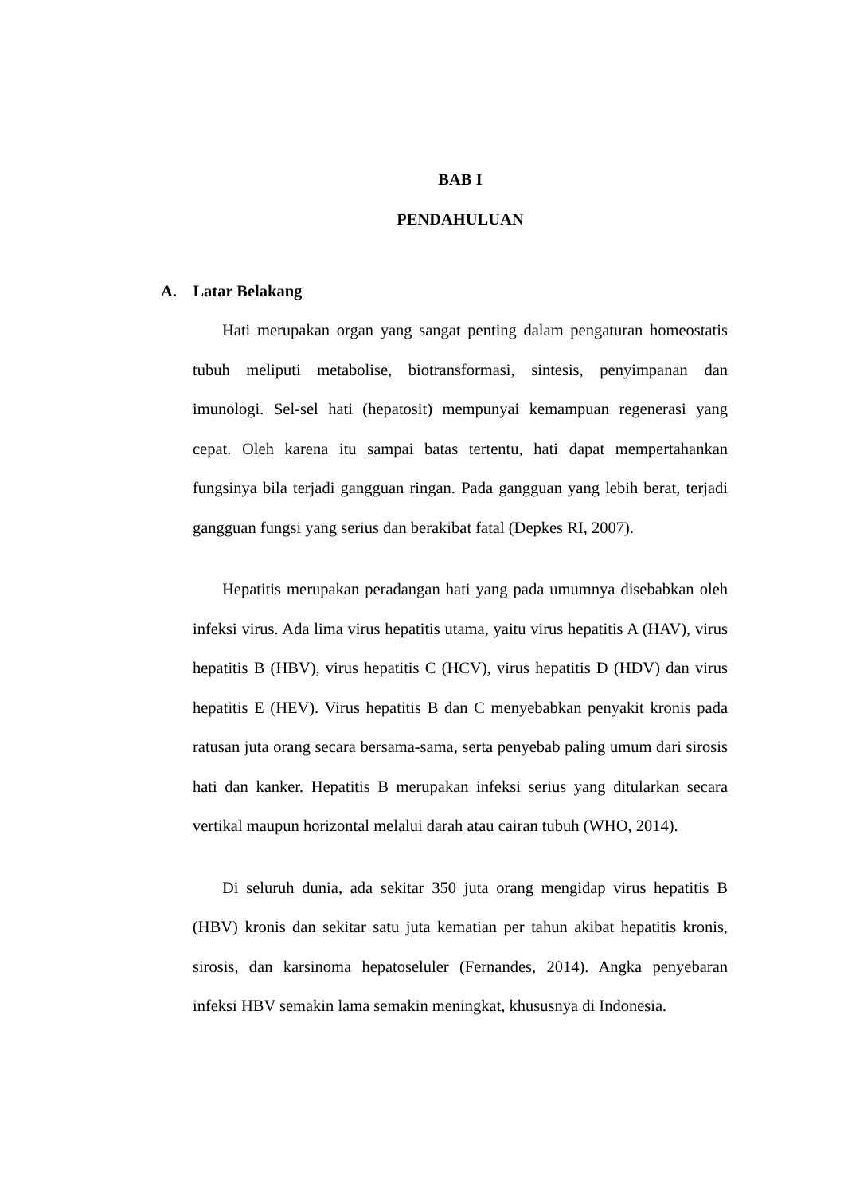BAB I
PENDAHULUAN
A. Latar Belakang
Hati merupakan organ yang sangat penting dalam pengaturan homeostatis tubuh meliputi metabolise, biotransformasi, sintesis, penyimpanan dan imunologi. Sel-sel hati (hepatosit) mempunyai kemampuan regenerasi yang cepat. Oleh karena itu sampai batas tertentu, hati dapat mempertahankan fungsinya bila terjadi gangguan ringan. Pada gangguan yang lebih berat, terjadi gangguan fungsi yang serius dan berakibat fatal (Depkes RI, 2007).
Hepatitis merupakan peradangan hati yang pada umumnya disebabkan oleh infeksi virus. Ada lima virus hepatitis utama, yaitu virus hepatitis A (HAV), virus hepatitis B (HBV), virus hepatitis C (HCV), virus hepatitis D (HDV) dan virus hepatitis E (HEV). Virus hepatitis B dan C menyebabkan penyakit kronis pada ratusan juta orang secara bersama-sama, serta penyebab paling umum dari sirosis hati dan kanker. Hepatitis B merupakan infeksi serius yang ditularkan secara vertikal maupun horizontal melalui darah atau cairan tubuh (WHO, 2014).
Di seluruh dunia, ada sekitar 350 juta orang mengidap virus hepatitis B (HBV) kronis dan sekitar satu juta kematian per tahun akibat hepatitis kronis, sirosis, dan karsinoma hepatoseluler (Fernandes, 2014). Angka penyebaran infeksi HBV semakin lama semakin meningkat, khususnya di Indonesia.